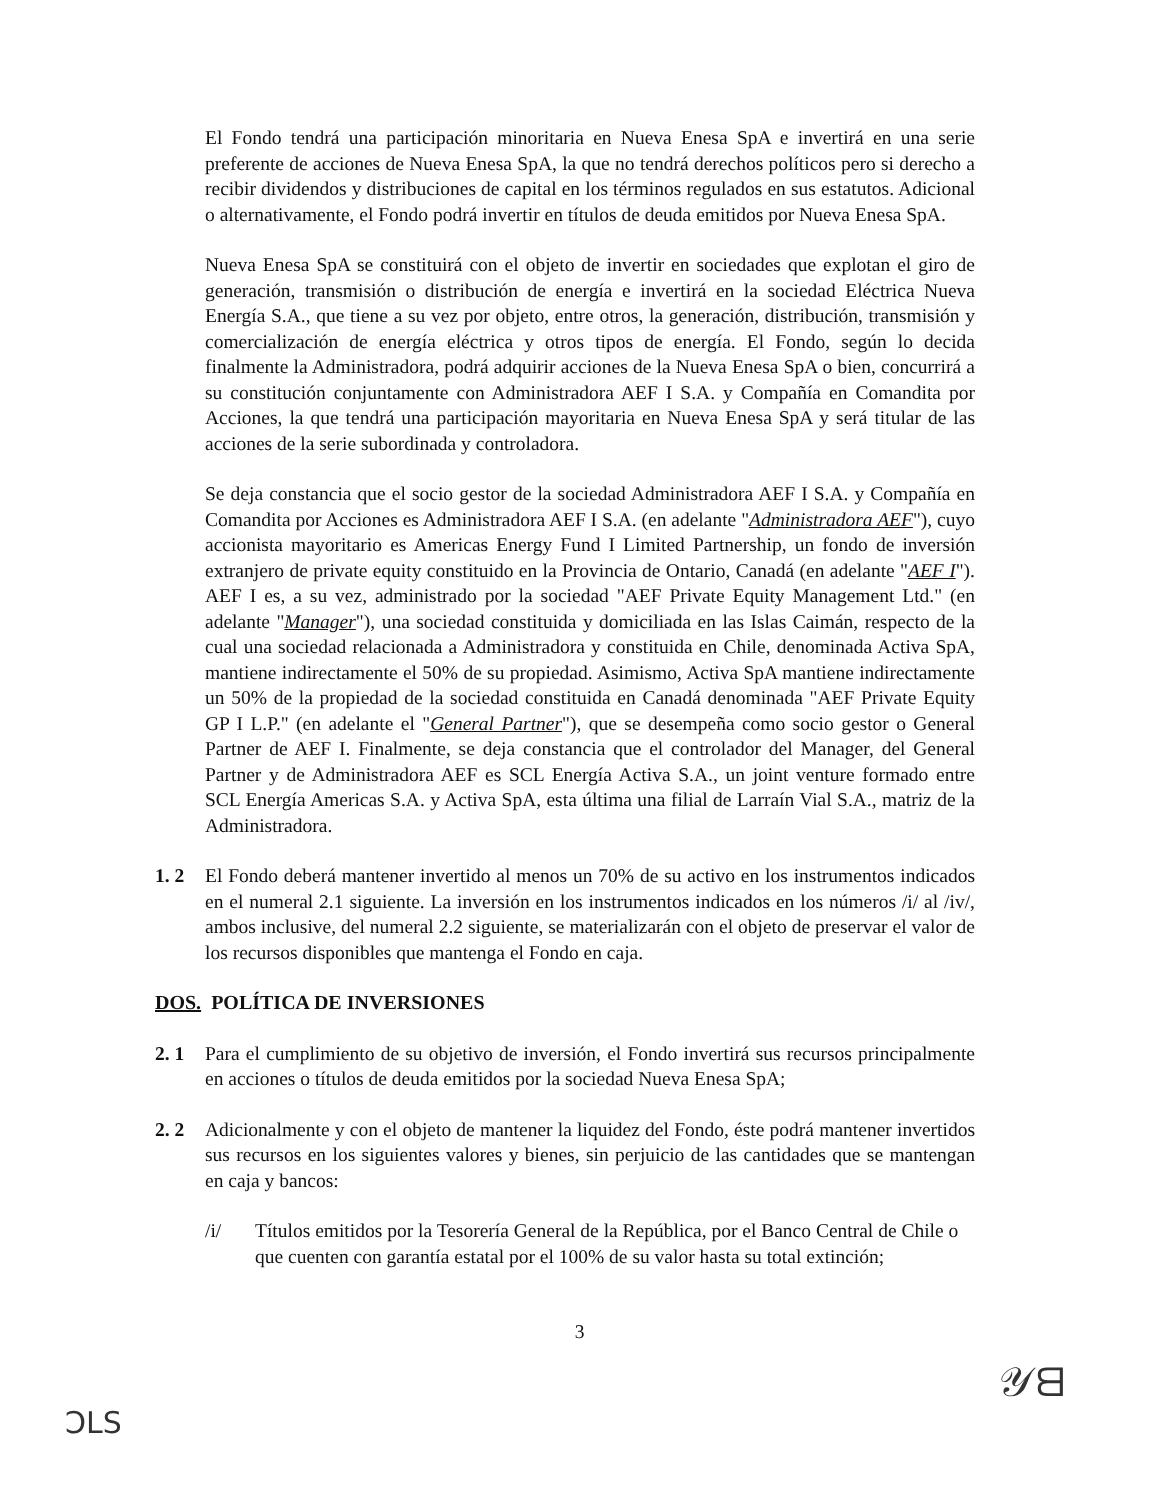El Fondo tendrá una participación minoritaria en Nueva Enesa SpA e invertirá en una serie preferente de acciones de Nueva Enesa SpA, la que no tendrá derechos políticos pero si derecho a recibir dividendos y distribuciones de capital en los términos regulados en sus estatutos. Adicional o alternativamente, el Fondo podrá invertir en títulos de deuda emitidos por Nueva Enesa SpA.
Nueva Enesa SpA se constituirá con el objeto de invertir en sociedades que explotan el giro de generación, transmisión o distribución de energía e invertirá en la sociedad Eléctrica Nueva Energía S.A., que tiene a su vez por objeto, entre otros, la generación, distribución, transmisión y comercialización de energía eléctrica y otros tipos de energía. El Fondo, según lo decida finalmente la Administradora, podrá adquirir acciones de la Nueva Enesa SpA o bien, concurrirá a su constitución conjuntamente con Administradora AEF I S.A. y Compañía en Comandita por Acciones, la que tendrá una participación mayoritaria en Nueva Enesa SpA y será titular de las acciones de la serie subordinada y controladora.
Se deja constancia que el socio gestor de la sociedad Administradora AEF I S.A. y Compañía en Comandita por Acciones es Administradora AEF I S.A. (en adelante "Administradora AEF"), cuyo accionista mayoritario es Americas Energy Fund I Limited Partnership, un fondo de inversión extranjero de private equity constituido en la Provincia de Ontario, Canadá (en adelante "AEF I"). AEF I es, a su vez, administrado por la sociedad "AEF Private Equity Management Ltd." (en adelante "Manager"), una sociedad constituida y domiciliada en las Islas Caimán, respecto de la cual una sociedad relacionada a Administradora y constituida en Chile, denominada Activa SpA, mantiene indirectamente el 50% de su propiedad. Asimismo, Activa SpA mantiene indirectamente un 50% de la propiedad de la sociedad constituida en Canadá denominada "AEF Private Equity GP I L.P." (en adelante el "General Partner"), que se desempeña como socio gestor o General Partner de AEF I. Finalmente, se deja constancia que el controlador del Manager, del General Partner y de Administradora AEF es SCL Energía Activa S.A., un joint venture formado entre SCL Energía Americas S.A. y Activa SpA, esta última una filial de Larraín Vial S.A., matriz de la Administradora.
1. 2 El Fondo deberá mantener invertido al menos un 70% de su activo en los instrumentos indicados en el numeral 2.1 siguiente. La inversión en los instrumentos indicados en los números /i/ al /iv/, ambos inclusive, del numeral 2.2 siguiente, se materializarán con el objeto de preservar el valor de los recursos disponibles que mantenga el Fondo en caja.
DOS. POLÍTICA DE INVERSIONES
2. 1 Para el cumplimiento de su objetivo de inversión, el Fondo invertirá sus recursos principalmente en acciones o títulos de deuda emitidos por la sociedad Nueva Enesa SpA;
2. 2 Adicionalmente y con el objeto de mantener la liquidez del Fondo, éste podrá mantener invertidos sus recursos en los siguientes valores y bienes, sin perjuicio de las cantidades que se mantengan en caja y bancos:
/i/ Títulos emitidos por la Tesorería General de la República, por el Banco Central de Chile o que cuenten con garantía estatal por el 100% de su valor hasta su total extinción;
3
ƆLS
𝒴ᗺ